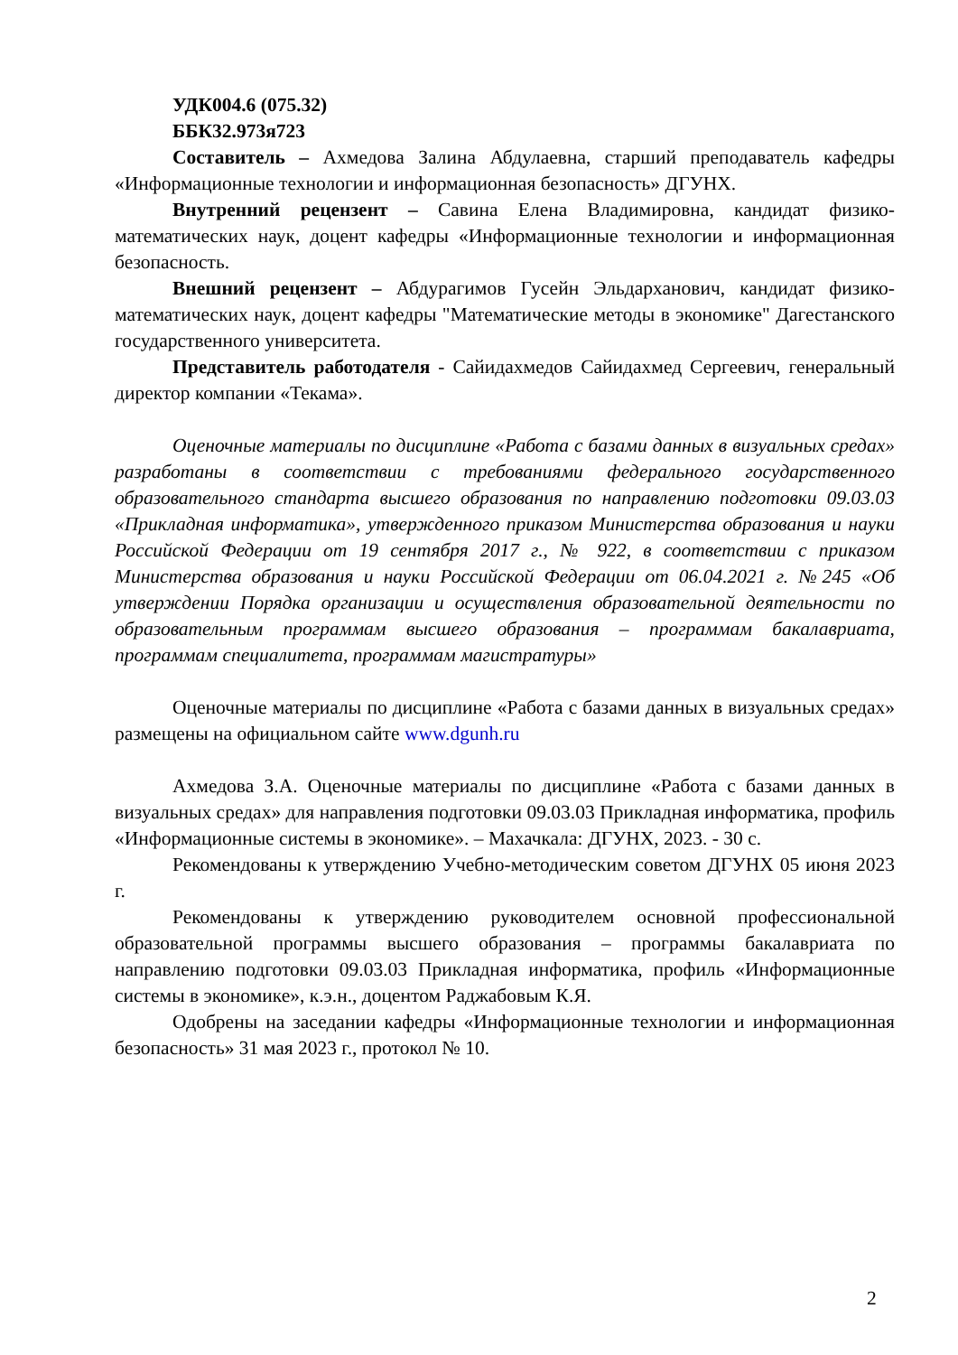УДК004.6 (075.32)
ББК32.973я723
Составитель – Ахмедова Залина Абдулаевна, старший преподаватель кафедры «Информационные технологии и информационная безопасность» ДГУНХ.
Внутренний рецензент – Савина Елена Владимировна, кандидат физико-математических наук, доцент кафедры «Информационные технологии и информационная безопасность.
Внешний рецензент – Абдурагимов Гусейн Эльдарханович, кандидат физико-математических наук, доцент кафедры "Математические методы в экономике" Дагестанского государственного университета.
Представитель работодателя - Сайидахмедов Сайидахмед Сергеевич, генеральный директор компании «Текама».
Оценочные материалы по дисциплине «Работа с базами данных в визуальных средах» разработаны в соответствии с требованиями федерального государственного образовательного стандарта высшего образования по направлению подготовки 09.03.03 «Прикладная информатика», утвержденного приказом Министерства образования и науки Российской Федерации от 19 сентября 2017 г., № 922, в соответствии с приказом Министерства образования и науки Российской Федерации от 06.04.2021 г. №245 «Об утверждении Порядка организации и осуществления образовательной деятельности по образовательным программам высшего образования – программам бакалавриата, программам специалитета, программам магистратуры»
Оценочные материалы по дисциплине «Работа с базами данных в визуальных средах» размещены на официальном сайте www.dgunh.ru
Ахмедова З.А. Оценочные материалы по дисциплине «Работа с базами данных в визуальных средах» для направления подготовки 09.03.03 Прикладная информатика, профиль «Информационные системы в экономике». – Махачкала: ДГУНХ, 2023. - 30 с.
Рекомендованы к утверждению Учебно-методическим советом ДГУНХ 05 июня 2023 г.
Рекомендованы к утверждению руководителем основной профессиональной образовательной программы высшего образования – программы бакалавриата по направлению подготовки 09.03.03 Прикладная информатика, профиль «Информационные системы в экономике», к.э.н., доцентом Раджабовым К.Я.
Одобрены на заседании кафедры «Информационные технологии и информационная безопасность» 31 мая 2023 г., протокол № 10.
2